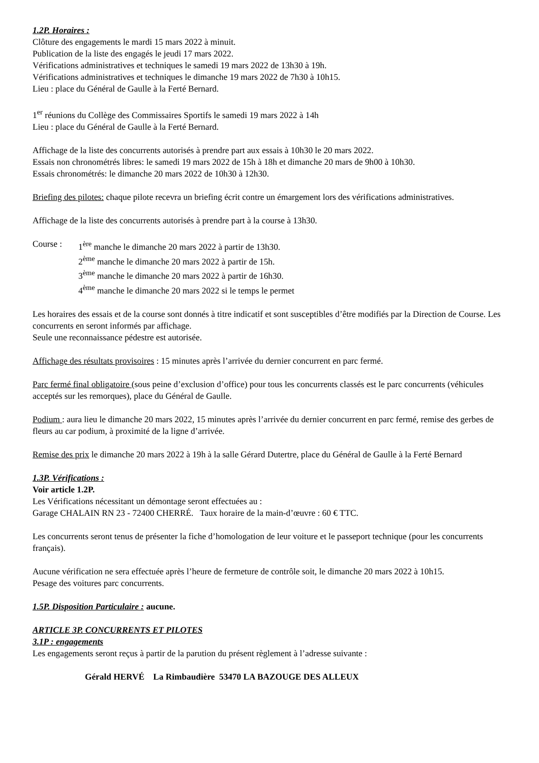1.2P. Horaires :
Clôture des engagements le mardi 15 mars 2022 à minuit.
Publication de la liste des engagés le jeudi 17 mars 2022.
Vérifications administratives et techniques le samedi 19 mars 2022 de 13h30 à 19h.
Vérifications administratives et techniques le dimanche 19 mars 2022 de 7h30 à 10h15.
Lieu : place du Général de Gaulle à la Ferté Bernard.
1<sup>er</sup> réunions du Collège des Commissaires Sportifs le samedi 19 mars 2022 à 14h
Lieu : place du Général de Gaulle à la Ferté Bernard.
Affichage de la liste des concurrents autorisés à prendre part aux essais à 10h30 le 20 mars 2022.
Essais non chronométrés libres: le samedi 19 mars 2022 de 15h à 18h et dimanche 20 mars de 9h00 à 10h30.
Essais chronométrés: le dimanche 20 mars 2022 de 10h30 à 12h30.
Briefing des pilotes: chaque pilote recevra un briefing écrit contre un émargement lors des vérifications administratives.
Affichage de la liste des concurrents autorisés à prendre part à la course à 13h30.
Course : 1<sup>ère</sup> manche le dimanche 20 mars 2022 à partir de 13h30.
2<sup>ème</sup> manche le dimanche 20 mars 2022 à partir de 15h.
3<sup>ème</sup> manche le dimanche 20 mars 2022 à partir de 16h30.
4<sup>ème</sup> manche le dimanche 20 mars 2022 si le temps le permet
Les horaires des essais et de la course sont donnés à titre indicatif et sont susceptibles d’être modifiés par la Direction de Course. Les concurrents en seront informés par affichage.
Seule une reconnaissance pédestre est autorisée.
Affichage des résultats provisoires : 15 minutes après l’arrivée du dernier concurrent en parc fermé.
Parc fermé final obligatoire (sous peine d’exclusion d’office) pour tous les concurrents classés est le parc concurrents (véhicules acceptés sur les remorques), place du Général de Gaulle.
Podium : aura lieu le dimanche 20 mars 2022, 15 minutes après l’arrivée du dernier concurrent en parc fermé, remise des gerbes de fleurs au car podium, à proximité de la ligne d’arrivée.
Remise des prix le dimanche 20 mars 2022 à 19h à la salle Gérard Dutertre, place du Général de Gaulle à la Ferté Bernard
1.3P. Vérifications :
Voir article 1.2P.
Les Vérifications nécessitant un démontage seront effectuées au :
Garage CHALAIN RN 23 - 72400 CHERRÉ. Taux horaire de la main-d’œuvre : 60 € TTC.
Les concurrents seront tenus de présenter la fiche d’homologation de leur voiture et le passeport technique (pour les concurrents français).
Aucune vérification ne sera effectuée après l’heure de fermeture de contrôle soit, le dimanche 20 mars 2022 à 10h15.
Pesage des voitures parc concurrents.
1.5P. Disposition Particulaire : aucune.
ARTICLE 3P. CONCURRENTS ET PILOTES
3.1P : engagements
Les engagements seront reçus à partir de la parution du présent règlement à l’adresse suivante :
Gérald HERVÉ La Rimbaudière 53470 LA BAZOUGE DES ALLEUX